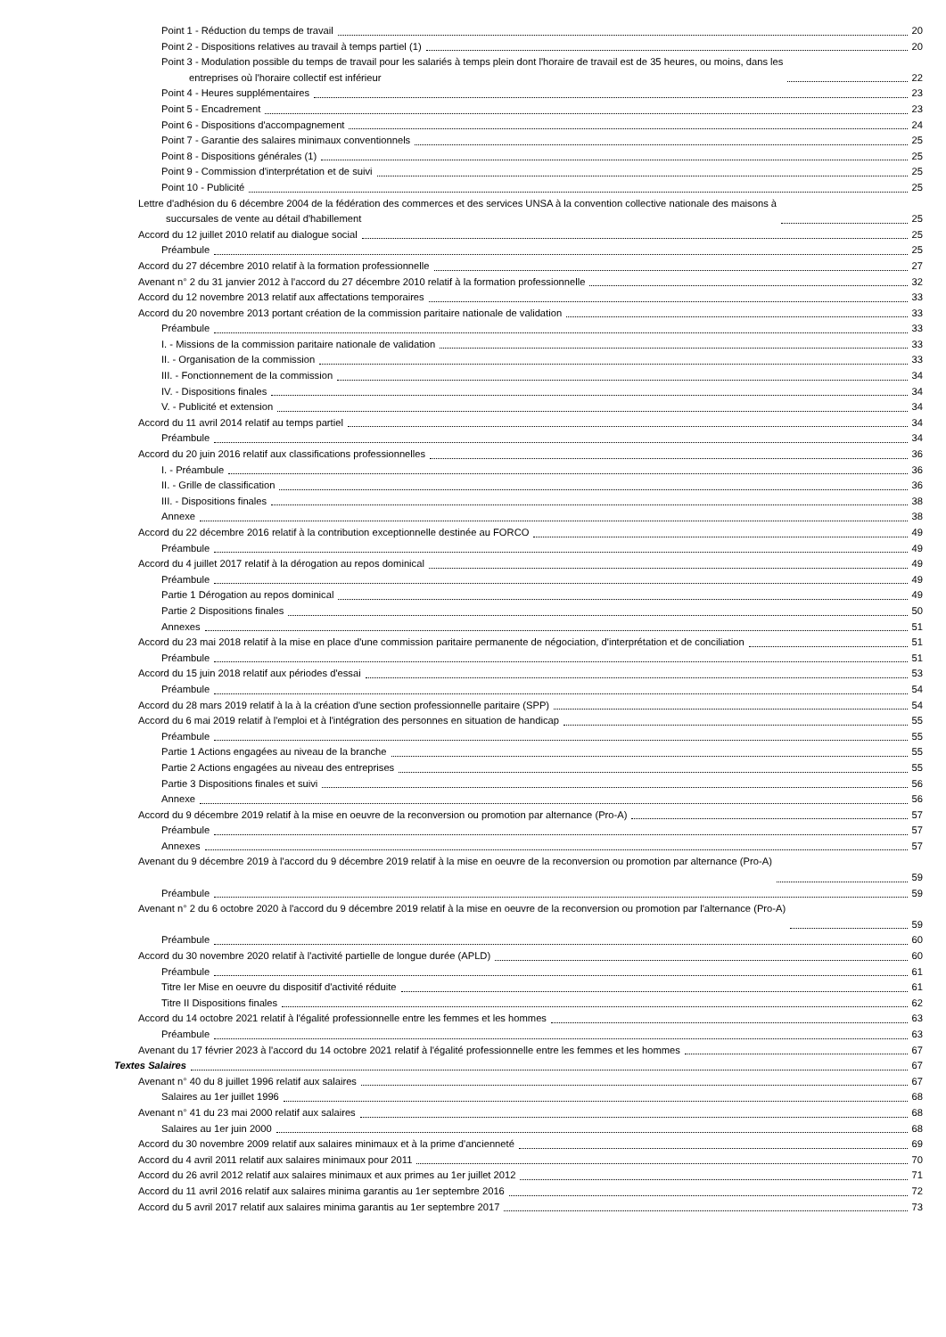Point 1 - Réduction du temps de travail 20
Point 2 - Dispositions relatives au travail à temps partiel (1) 20
Point 3 - Modulation possible du temps de travail pour les salariés à temps plein dont l'horaire de travail est de 35 heures, ou moins, dans les
entreprises où l'horaire collectif est inférieur 22
Point 4 - Heures supplémentaires 23
Point 5 - Encadrement 23
Point 6 - Dispositions d'accompagnement 24
Point 7 - Garantie des salaires minimaux conventionnels 25
Point 8 - Dispositions générales (1) 25
Point 9 - Commission d'interprétation et de suivi 25
Point 10 - Publicité 25
Lettre d'adhésion du 6 décembre 2004 de la fédération des commerces et des services UNSA à la convention collective nationale des maisons à
succursales de vente au détail d'habillement 25
Accord du 12 juillet 2010 relatif au dialogue social 25
Préambule 25
Accord du 27 décembre 2010 relatif à la formation professionnelle 27
Avenant n° 2 du 31 janvier 2012 à l'accord du 27 décembre 2010 relatif à la formation professionnelle 32
Accord du 12 novembre 2013 relatif aux affectations temporaires 33
Accord du 20 novembre 2013 portant création de la commission paritaire nationale de validation 33
Préambule 33
I. - Missions de la commission paritaire nationale de validation 33
II. - Organisation de la commission 33
III. - Fonctionnement de la commission 34
IV. - Dispositions finales 34
V. - Publicité et extension 34
Accord du 11 avril 2014 relatif au temps partiel 34
Préambule 34
Accord du 20 juin 2016 relatif aux classifications professionnelles 36
I. - Préambule 36
II. - Grille de classification 36
III. - Dispositions finales 38
Annexe 38
Accord du 22 décembre 2016 relatif à la contribution exceptionnelle destinée au FORCO 49
Préambule 49
Accord du 4 juillet 2017 relatif à la dérogation au repos dominical 49
Préambule 49
Partie 1 Dérogation au repos dominical 49
Partie 2 Dispositions finales 50
Annexes 51
Accord du 23 mai 2018 relatif à la mise en place d'une commission paritaire permanente de négociation, d'interprétation et de conciliation 51
Préambule 51
Accord du 15 juin 2018 relatif aux périodes d'essai 53
Préambule 54
Accord du 28 mars 2019 relatif à la à la création d'une section professionnelle paritaire (SPP) 54
Accord du 6 mai 2019 relatif à l'emploi et à l'intégration des personnes en situation de handicap 55
Préambule 55
Partie 1 Actions engagées au niveau de la branche 55
Partie 2 Actions engagées au niveau des entreprises 55
Partie 3 Dispositions finales et suivi 56
Annexe 56
Accord du 9 décembre 2019 relatif à la mise en oeuvre de la reconversion ou promotion par alternance (Pro-A) 57
Préambule 57
Annexes 57
Avenant du 9 décembre 2019 à l'accord du 9 décembre 2019 relatif à la mise en oeuvre de la reconversion ou promotion par alternance (Pro-A)
59
Préambule 59
Avenant n° 2 du 6 octobre 2020 à l'accord du 9 décembre 2019 relatif à la mise en oeuvre de la reconversion ou promotion par l'alternance (Pro-A)
59
Préambule 60
Accord du 30 novembre 2020 relatif à l'activité partielle de longue durée (APLD) 60
Préambule 61
Titre Ier Mise en oeuvre du dispositif d'activité réduite 61
Titre II Dispositions finales 62
Accord du 14 octobre 2021 relatif à l'égalité professionnelle entre les femmes et les hommes 63
Préambule 63
Avenant du 17 février 2023 à l'accord du 14 octobre 2021 relatif à l'égalité professionnelle entre les femmes et les hommes 67
Textes Salaires 67
Avenant n° 40 du 8 juillet 1996 relatif aux salaires 67
Salaires au 1er juillet 1996 68
Avenant n° 41 du 23 mai 2000 relatif aux salaires 68
Salaires au 1er juin 2000 68
Accord du 30 novembre 2009 relatif aux salaires minimaux et à la prime d'ancienneté 69
Accord du 4 avril 2011 relatif aux salaires minimaux pour 2011 70
Accord du 26 avril 2012 relatif aux salaires minimaux et aux primes au 1er juillet 2012 71
Accord du 11 avril 2016 relatif aux salaires minima garantis au 1er septembre 2016 72
Accord du 5 avril 2017 relatif aux salaires minima garantis au 1er septembre 2017 73